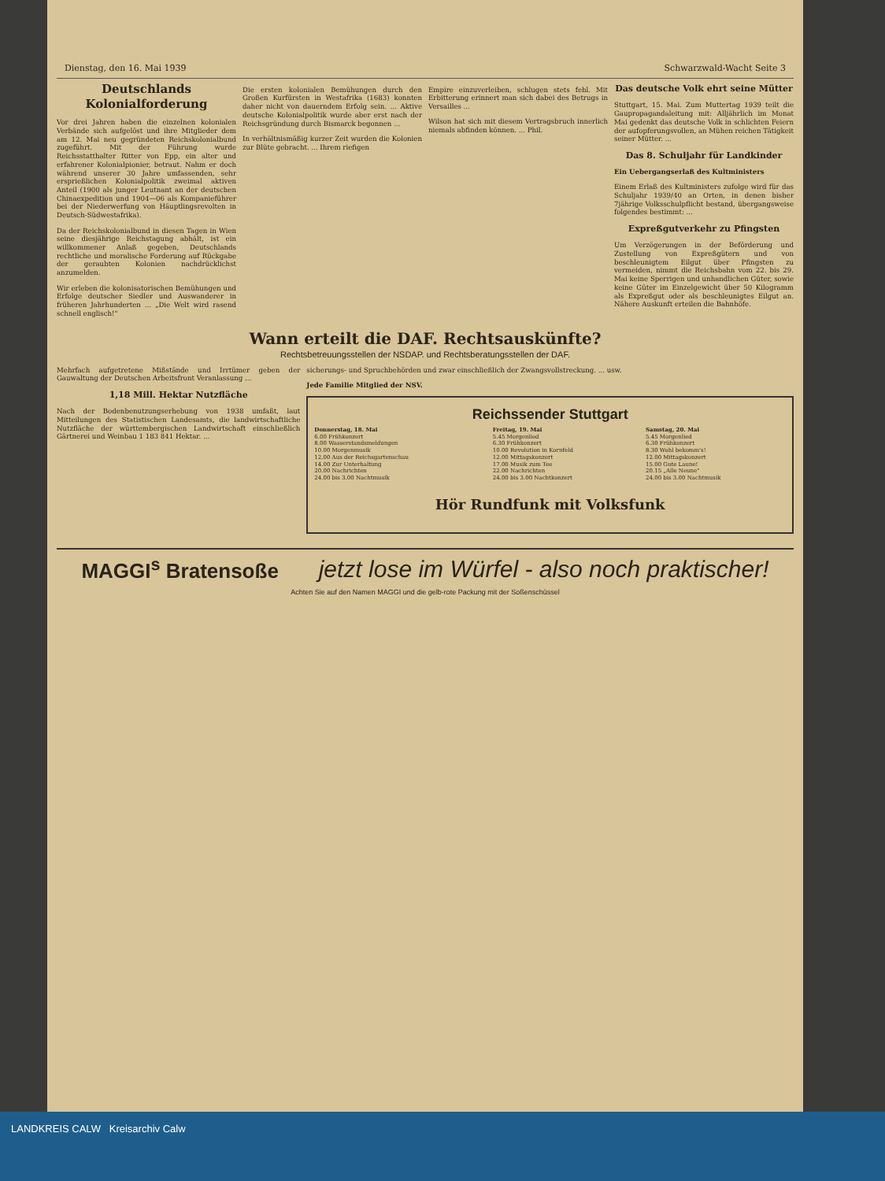Dienstag, den 16. Mai 1939 Schwarzwald-Wacht Seite 3
Deutschlands Kolonialforderung
Vor drei Jahren haben die einzelnen kolonialen Verbände sich aufgelöst und ihre Mitglieder dem am 12. Mai neu gegründeten Reichskolonialbund zugeführt. Mit der Führung wurde Reichsstatthalter Ritter von Epp, ein alter und erfahrener Kolonialpionier, betraut. Nahm er doch während unserer 30 Jahre umfassenden, sehr ersprießlichen Kolonialpolitik zweimal aktiven Anteil (1900 als junger Leutnant an der deutschen Chinaexpedition und 1904—06 als Kompanieführer bei der Niederwerfung von Häuptlingsrevolten in Deutsch-Südwestafrika).
Da der Reichskolonialbund in diesen Tagen in Wien seine diesjährige Reichstagung abhält, ist ein willkommener Anlaß gegeben, Deutschlands rechtliche und moralische Forderung auf Rückgabe der geraubten Kolonien nachdrücklichst anzumelden.
Wir erleben die kolonisatorischen Bemühungen und Erfolge deutscher Siedler und Auswanderer in früheren Jahrhunderten ... „Die Welt wird rasend schnell englisch!"
Die ersten kolonialen Bemühungen durch den Großen Kurfürsten in Westafrika (1683) konnten daher nicht von dauerndem Erfolg sein. ... Aktive deutsche Kolonialpolitik wurde aber erst nach der Reichsgründung durch Bismarck begonnen ...
In verhältnismäßig kurzer Zeit wurden die Kolonien zur Blüte gebracht. ... Ihrem riefigen
Empire einzuverleiben, schlugen stets fehl. Mit Erbitterung erinnert man sich dabei des Betrugs in Versailles ...
Wilson hat sich mit diesem Vertragsbruch innerlich niemals abfinden können. ... Phil.
Das deutsche Volk ehrt seine Mütter
Stuttgart, 15. Mai. Zum Muttertag 1939 teilt die Gaupropagandaleitung mit: Alljährlich im Monat Mai gedenkt das deutsche Volk in schlichten Feiern der aufopferungsvollen, an Mühen reichen Tätigkeit seiner Mütter. ...
Das 8. Schuljahr für Landkinder
Ein Uebergangserlaß des Kultministers
Einem Erlaß des Kultministers zufolge wird für das Schuljahr 1939/40 an Orten, in denen bisher 7jährige Volksschulpflicht bestand, übergangsweise folgendes bestimmt: ...
Expreßgutverkehr zu Pfingsten
Um Verzögerungen in der Beförderung und Zustellung von Expreßgütern und von beschleunigtem Eilgut über Pfingsten zu vermeiden, nimmt die Reichsbahn vom 22. bis 29. Mai keine Sperrigen und unhandlichen Güter, sowie keine Güter im Einzelgewicht über 50 Kilogramm als Expreßgut oder als beschleunigtes Eilgut an. Nähere Auskunft erteilen die Bahnhöfe.
Wann erteilt die DAF. Rechtsauskünfte?
Rechtsbetreuungsstellen der NSDAP. und Rechtsberatungsstellen der DAF.
Mehrfach aufgetretene Mißstände und Irrtümer geben der Gauwaltung der Deutschen Arbeitsfront Veranlassung ...
1,18 Mill. Hektar Nutzfläche
Nach der Bodenbenutzungserhebung von 1938 umfaßt, laut Mitteilungen des Statistischen Landesamts, die landwirtschaftliche Nutzfläche der württembergischen Landwirtschaft einschließlich Gärtnerei und Weinbau 1 183 841 Hektar. ...
sicherungs- und Spruchbehörden und zwar einschließlich der Zwangsvollstreckung. ... usw.
Jede Familie Mitglied der NSV.
Reichssender Stuttgart
| Donnerstag, 18. Mai | Freitag, 19. Mai | Samstag, 20. Mai |
| --- | --- | --- |
| 6.00 Frühkonzert 8.00 Wasserstandsmeldungen 10.00 Morgenmusik 12.00 Aus der Reichsgartenschau 14.00 Zur Unterhaltung 20.00 Nachrichten 24.00 bis 3.00 Nachtmusik | 5.45 Morgenlied 6.30 Frühkonzert 10.00 Revolution in Kornfeld 12.00 Mittagskonzert 17.00 Musik zum Tee 22.00 Nachrichten 24.00 bis 3.00 Nachtkonzert | 5.45 Morgenlied 6.30 Frühkonzert 8.30 Wohl bekomm's! 12.00 Mittagskonzert 15.00 Gute Laune! 20.15 „Alle Neune" 24.00 bis 3.00 Nachtmusik |
Hör Rundfunk mit Volksfunk
MAGGI<sup>s</sup> Bratensoße jetzt lose im Würfel - also noch praktischer!
Achten Sie auf den Namen MAGGI und die gelb-rote Packung mit der Soßenschüssel
LANDKREIS CALW Kreisarchiv Calw